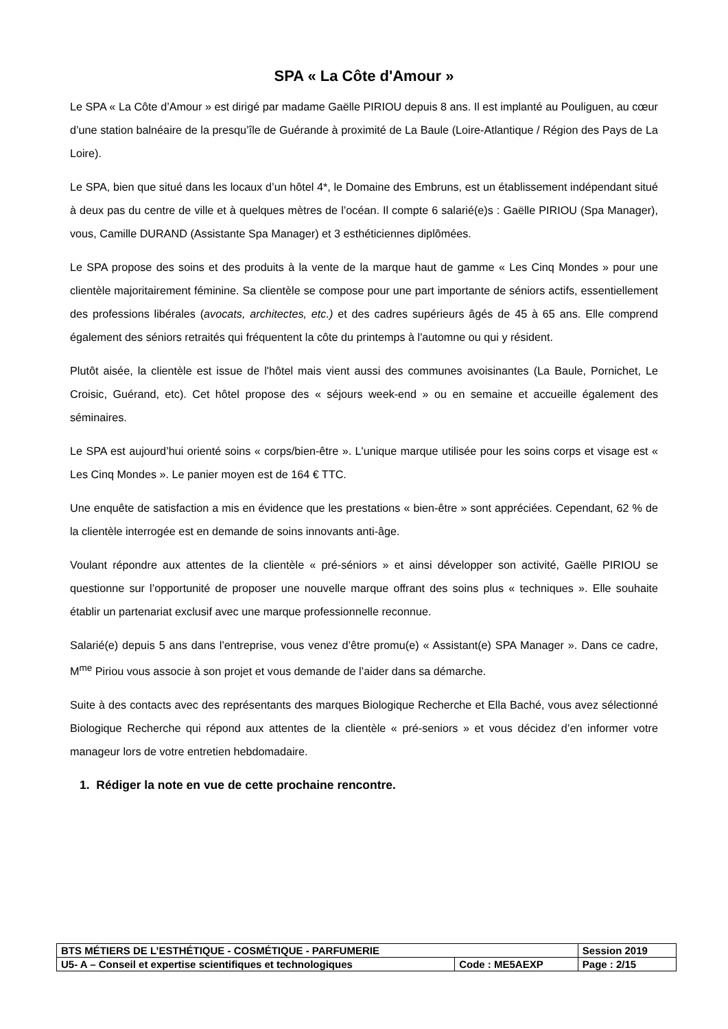SPA « La Côte d'Amour »
Le SPA « La Côte d’Amour » est dirigé par madame Gaëlle PIRIOU depuis 8 ans. Il est implanté au Pouliguen, au cœur d’une station balnéaire de la presqu’île de Guérande à proximité de La Baule (Loire-Atlantique / Région des Pays de La Loire).
Le SPA, bien que situé dans les locaux d’un hôtel 4*, le Domaine des Embruns, est un établissement indépendant situé à deux pas du centre de ville et à quelques mètres de l’océan. Il compte 6 salarié(e)s : Gaëlle PIRIOU (Spa Manager), vous, Camille DURAND (Assistante Spa Manager) et 3 esthéticiennes diplômées.
Le SPA propose des soins et des produits à la vente de la marque haut de gamme « Les Cinq Mondes » pour une clientèle majoritairement féminine. Sa clientèle se compose pour une part importante de séniors actifs, essentiellement des professions libérales (avocats, architectes, etc.) et des cadres supérieurs âgés de 45 à 65 ans. Elle comprend également des séniors retraités qui fréquentent la côte du printemps à l'automne ou qui y résident.
Plutôt aisée, la clientèle est issue de l'hôtel mais vient aussi des communes avoisinantes (La Baule, Pornichet, Le Croisic, Guérand, etc). Cet hôtel propose des « séjours week-end » ou en semaine et accueille également des séminaires.
Le SPA est aujourd’hui orienté soins « corps/bien-être ». L'unique marque utilisée pour les soins corps et visage est « Les Cinq Mondes ». Le panier moyen est de 164 € TTC.
Une enquête de satisfaction a mis en évidence que les prestations « bien-être » sont appréciées. Cependant, 62 % de la clientèle interrogée est en demande de soins innovants anti-âge.
Voulant répondre aux attentes de la clientèle « pré-séniors » et ainsi développer son activité, Gaëlle PIRIOU se questionne sur l’opportunité de proposer une nouvelle marque offrant des soins plus « techniques ». Elle souhaite établir un partenariat exclusif avec une marque professionnelle reconnue.
Salarié(e) depuis 5 ans dans l’entreprise, vous venez d’être promu(e) « Assistant(e) SPA Manager ». Dans ce cadre, M<sup>me</sup> Piriou vous associe à son projet et vous demande de l’aider dans sa démarche.
Suite à des contacts avec des représentants des marques Biologique Recherche et Ella Baché, vous avez sélectionné Biologique Recherche qui répond aux attentes de la clientèle « pré-seniors » et vous décidez d’en informer votre manageur lors de votre entretien hebdomadaire.
1. Rédiger la note en vue de cette prochaine rencontre.
| BTS MÉTIERS DE L’ESTHÉTIQUE - COSMÉTIQUE - PARFUMERIE | | Session 2019 |
| U5- A – Conseil et expertise scientifiques et technologiques | Code : ME5AEXP | Page : 2/15 |